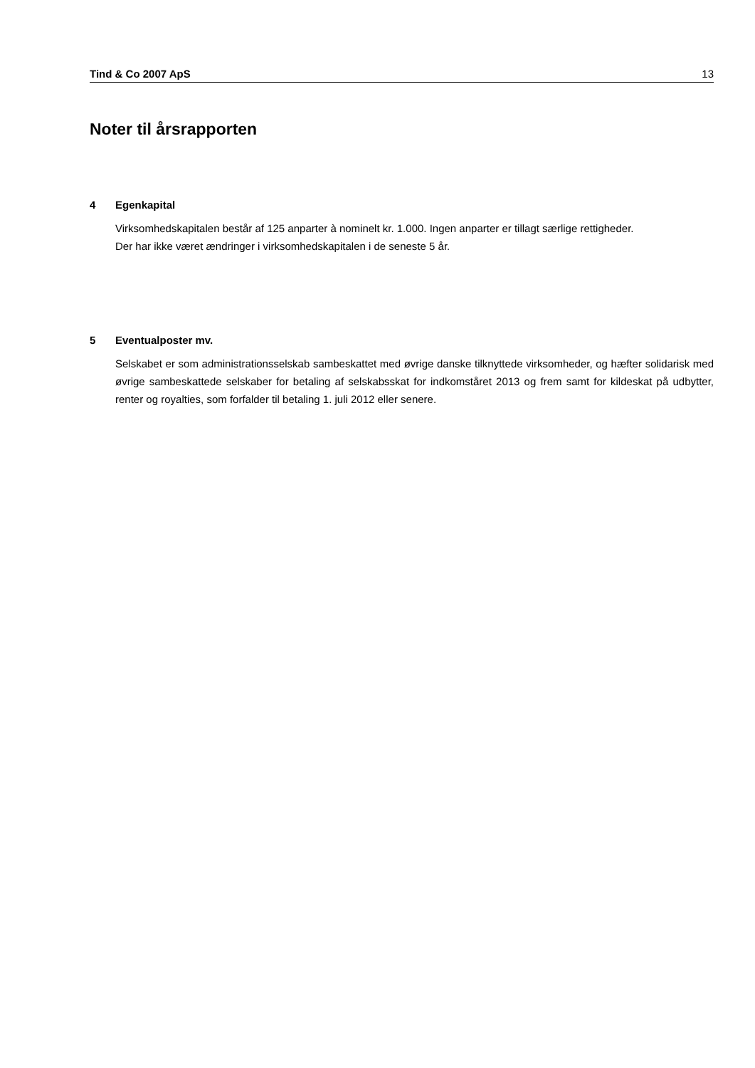Tind & Co 2007 ApS 13
Noter til årsrapporten
4 Egenkapital
Virksomhedskapitalen består af 125 anparter à nominelt kr. 1.000. Ingen anparter er tillagt særlige rettigheder.
Der har ikke været ændringer i virksomhedskapitalen i de seneste 5 år.
5 Eventualposter mv.
Selskabet er som administrationsselskab sambeskattet med øvrige danske tilknyttede virksomheder, og hæfter solidarisk med øvrige sambeskattede selskaber for betaling af selskabsskat for indkomståret 2013 og frem samt for kildeskat på udbytter, renter og royalties, som forfalder til betaling 1. juli 2012 eller senere.